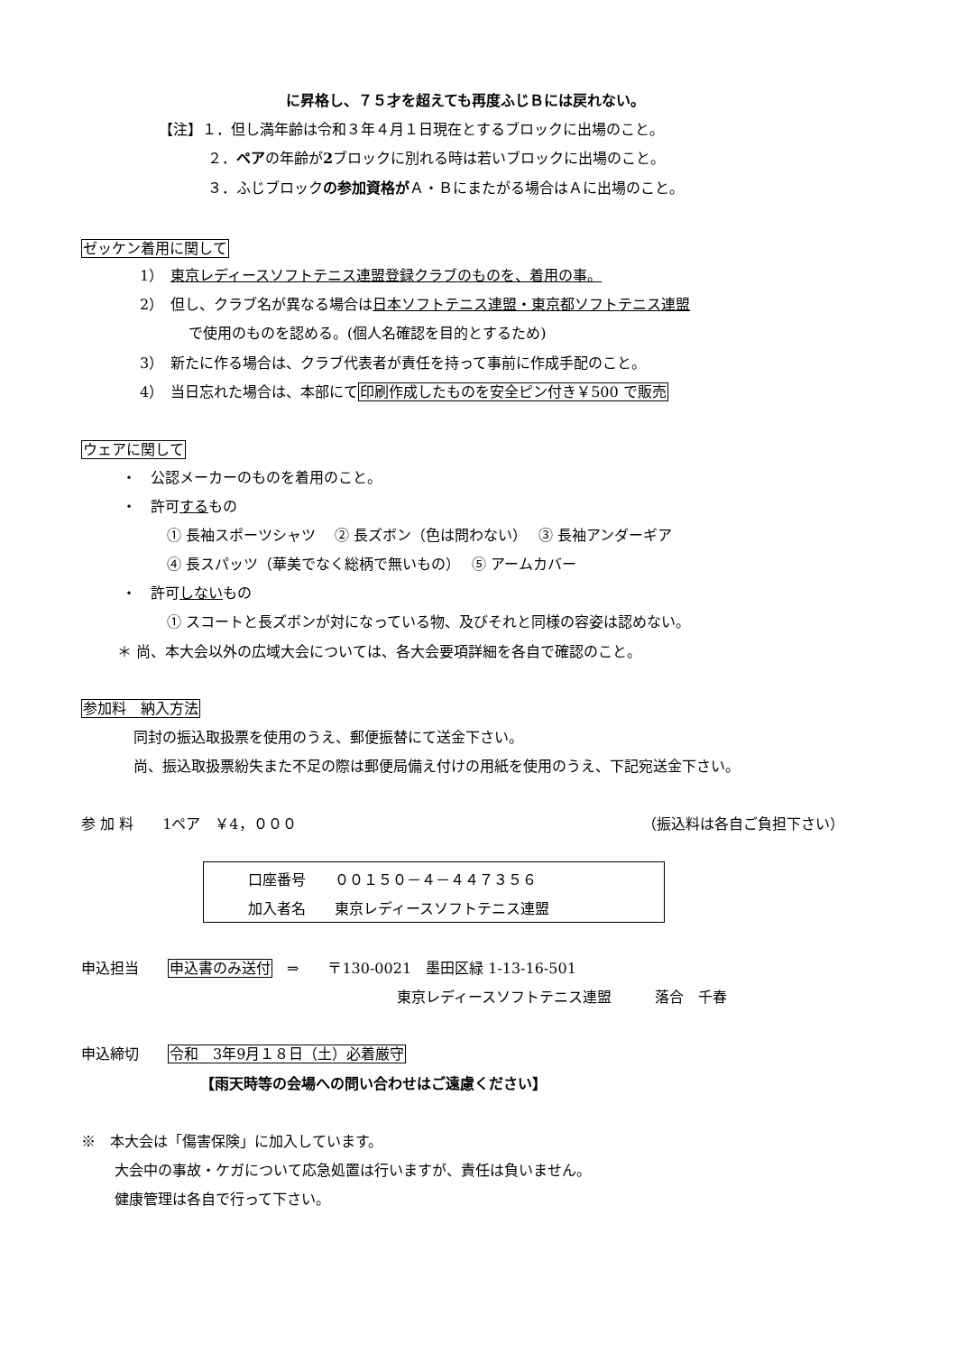に昇格し、７５才を超えても再度ふじＢには戻れない。
【注】１．但し満年齢は令和３年４月１日現在とするブロックに出場のこと。
２．ペアの年齢が2ブロックに別れる時は若いブロックに出場のこと。
３．ふじブロックの参加資格がＡ・Ｂにまたがる場合はＡに出場のこと。
ゼッケン着用に関して
1）　東京レディースソフトテニス連盟登録クラブのものを、着用の事。
2）　但し、クラブ名が異なる場合は日本ソフトテニス連盟・東京都ソフトテニス連盟
で使用のものを認める。(個人名確認を目的とするため)
3）　新たに作る場合は、クラブ代表者が責任を持って事前に作成手配のこと。
4）　当日忘れた場合は、本部にて印刷作成したものを安全ピン付き￥500 で販売
ウェアに関して
・　公認メーカーのものを着用のこと。
・　許可するもの
① 長袖スポーツシャツ　 ② 長ズボン（色は問わない）　 ③ 長袖アンダーギア
④ 長スパッツ（華美でなく総柄で無いもの）　 ⑤ アームカバー
・　許可しないもの
① スコートと長ズボンが対になっている物、及びそれと同様の容姿は認めない。
＊ 尚、本大会以外の広域大会については、各大会要項詳細を各自で確認のこと。
参加料　納入方法
同封の振込取扱票を使用のうえ、郵便振替にて送金下さい。
尚、振込取扱票紛失また不足の際は郵便局備え付けの用紙を使用のうえ、下記宛送金下さい。
参 加 料　　1ペア　￥4，０００ （振込料は各自ご負担下さい）
口座番号　　００１５０－４－４４７３５６
加入者名　　東京レディースソフトテニス連盟
申込担当　　申込書のみ送付　⇒　　〒130-0021　墨田区緑 1-13-16-501
東京レディースソフトテニス連盟　　　落合　千春
申込締切　　令和　3年9月１８日（土）必着厳守
【雨天時等の会場への問い合わせはご遠慮ください】
※　本大会は「傷害保険」に加入しています。
大会中の事故・ケガについて応急処置は行いますが、責任は負いません。
健康管理は各自で行って下さい。